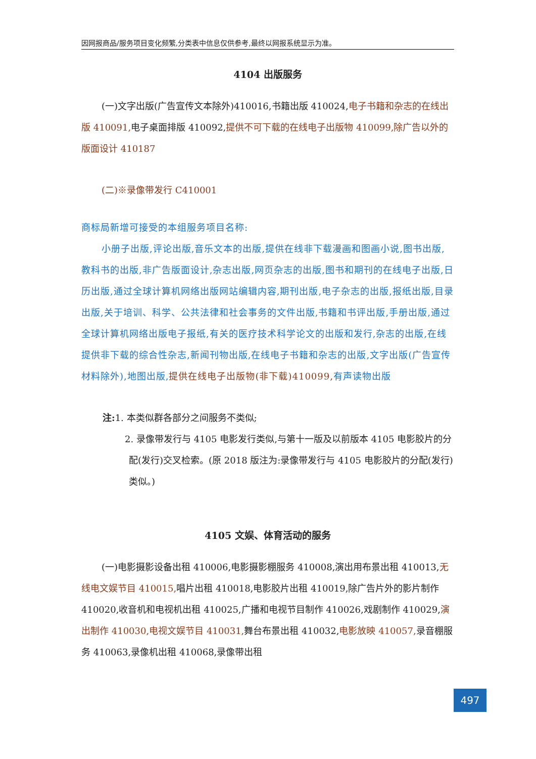因网报商品/服务项目变化频繁,分类表中信息仅供参考,最终以网报系统显示为准。
4104 出版服务
(一)文字出版(广告宣传文本除外)410016,书籍出版 410024,电子书籍和杂志的在线出版 410091, 电子桌面排版 410092,提供不可下载的在线电子出版物 410099,除广告以外的版面设计 410187
(二)※录像带发行 C410001
商标局新增可接受的本组服务项目名称:
小册子出版,评论出版,音乐文本的出版,提供在线非下载漫画和图画小说,图书出版,教科书的出版,非广告版面设计,杂志出版,网页杂志的出版,图书和期刊的在线电子出版,日历出版,通过全球计算机网络出版网站编辑内容,期刊出版,电子杂志的出版,报纸出版,目录出版,关于培训、科学、公共法律和社会事务的文件出版,书籍和书评出版,手册出版,通过全球计算机网络出版电子报纸,有关的医疗技术科学论文的出版和发行,杂志的出版,在线提供非下载的综合性杂志,新闻刊物出版,在线电子书籍和杂志的出版,文字出版(广告宣传材料除外),地图出版,提供在线电子出版物(非下载)410099, 有声读物出版
注: 1. 本类似群各部分之间服务不类似;
2. 录像带发行与 4105 电影发行类似,与第十一版及以前版本 4105 电影胶片的分配(发行)交叉检索。(原 2018 版注为:录像带发行与 4105 电影胶片的分配(发行)类似。)
4105 文娱、体育活动的服务
(一)电影摄影设备出租 410006,电影摄影棚服务 410008,演出用布景出租 410013,无线电文娱节目 410015, 唱片出租 410018,电影胶片出租 410019,除广告片外的影片制作 410020,收音机和电视机出租 410025,广播和电视节目制作 410026,戏剧制作 410029,演出制作 410030,电视文娱节目 410031, 舞台布景出租 410032,电影放映 410057, 录音棚服务 410063,录像机出租 410068,录像带出租
497